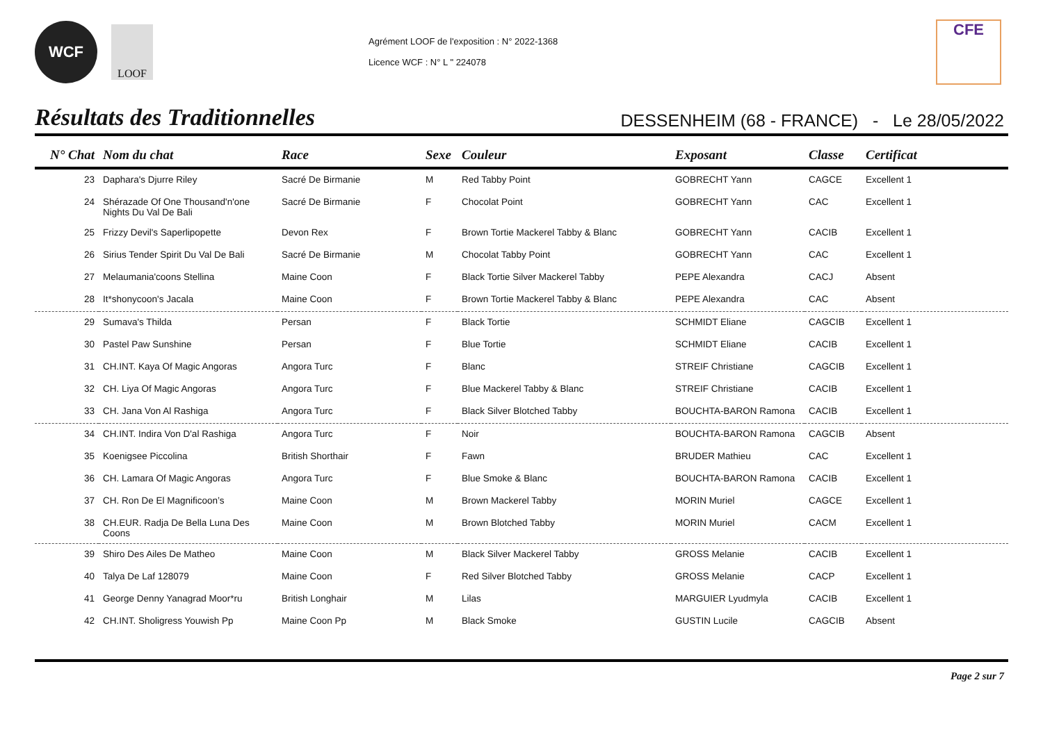WCF
LOOF
Agrément LOOF de l'exposition : N° 2022-1368
Licence WCF : N° L " 224078
CFE
Résultats des Traditionnelles
DESSENHEIM (68 - FRANCE) - Le 28/05/2022
| N° Chat | Nom du chat | Race | Sexe | Couleur | Exposant | Classe | Certificat |
| --- | --- | --- | --- | --- | --- | --- | --- |
| 23 | Daphara's Djurre Riley | Sacré De Birmanie | M | Red Tabby Point | GOBRECHT Yann | CAGCE | Excellent 1 |
| 24 | Shérazade Of One Thousand'n'one Nights Du Val De Bali | Sacré De Birmanie | F | Chocolat Point | GOBRECHT Yann | CAC | Excellent 1 |
| 25 | Frizzy Devil's Saperlipopette | Devon Rex | F | Brown Tortie Mackerel Tabby & Blanc | GOBRECHT Yann | CACIB | Excellent 1 |
| 26 | Sirius Tender Spirit Du Val De Bali | Sacré De Birmanie | M | Chocolat Tabby Point | GOBRECHT Yann | CAC | Excellent 1 |
| 27 | Melaumania'coons Stellina | Maine Coon | F | Black Tortie Silver Mackerel Tabby | PEPE Alexandra | CACJ | Absent |
| 28 | It*shonycoon's Jacala | Maine Coon | F | Brown Tortie Mackerel Tabby & Blanc | PEPE Alexandra | CAC | Absent |
| 29 | Sumava's Thilda | Persan | F | Black Tortie | SCHMIDT Eliane | CAGCIB | Excellent 1 |
| 30 | Pastel Paw Sunshine | Persan | F | Blue Tortie | SCHMIDT Eliane | CACIB | Excellent 1 |
| 31 | CH.INT. Kaya Of Magic Angoras | Angora Turc | F | Blanc | STREIF Christiane | CAGCIB | Excellent 1 |
| 32 | CH. Liya Of Magic Angoras | Angora Turc | F | Blue Mackerel Tabby & Blanc | STREIF Christiane | CACIB | Excellent 1 |
| 33 | CH. Jana Von Al Rashiga | Angora Turc | F | Black Silver Blotched Tabby | BOUCHTA-BARON Ramona | CACIB | Excellent 1 |
| 34 | CH.INT. Indira Von D'al Rashiga | Angora Turc | F | Noir | BOUCHTA-BARON Ramona | CAGCIB | Absent |
| 35 | Koenigsee Piccolina | British Shorthair | F | Fawn | BRUDER Mathieu | CAC | Excellent 1 |
| 36 | CH. Lamara Of Magic Angoras | Angora Turc | F | Blue Smoke & Blanc | BOUCHTA-BARON Ramona | CACIB | Excellent 1 |
| 37 | CH. Ron De El Magnificoon’s | Maine Coon | M | Brown Mackerel Tabby | MORIN Muriel | CAGCE | Excellent 1 |
| 38 | CH.EUR. Radja De Bella Luna Des Coons | Maine Coon | M | Brown Blotched Tabby | MORIN Muriel | CACM | Excellent 1 |
| 39 | Shiro Des Ailes De Matheo | Maine Coon | M | Black Silver Mackerel Tabby | GROSS Melanie | CACIB | Excellent 1 |
| 40 | Talya De Laf 128079 | Maine Coon | F | Red Silver Blotched Tabby | GROSS Melanie | CACP | Excellent 1 |
| 41 | George Denny Yanagrad Moor*ru | British Longhair | M | Lilas | MARGUIER Lyudmyla | CACIB | Excellent 1 |
| 42 | CH.INT. Sholigress Youwish Pp | Maine Coon Pp | M | Black Smoke | GUSTIN Lucile | CAGCIB | Absent |
Page 2 sur 7